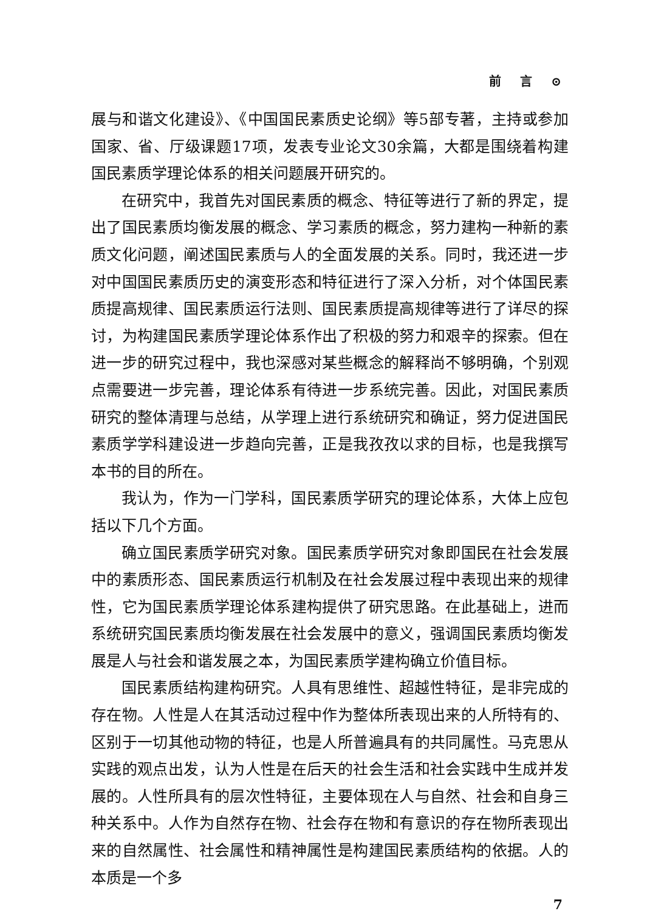前 言 ⊙
展与和谐文化建设》、《中国国民素质史论纲》等5部专著，主持或参加国家、省、厅级课题17项，发表专业论文30余篇，大都是围绕着构建国民素质学理论体系的相关问题展开研究的。
在研究中，我首先对国民素质的概念、特征等进行了新的界定，提出了国民素质均衡发展的概念、学习素质的概念，努力建构一种新的素质文化问题，阐述国民素质与人的全面发展的关系。同时，我还进一步对中国国民素质历史的演变形态和特征进行了深入分析，对个体国民素质提高规律、国民素质运行法则、国民素质提高规律等进行了详尽的探讨，为构建国民素质学理论体系作出了积极的努力和艰辛的探索。但在进一步的研究过程中，我也深感对某些概念的解释尚不够明确，个别观点需要进一步完善，理论体系有待进一步系统完善。因此，对国民素质研究的整体清理与总结，从学理上进行系统研究和确证，努力促进国民素质学学科建设进一步趋向完善，正是我孜孜以求的目标，也是我撰写本书的目的所在。
我认为，作为一门学科，国民素质学研究的理论体系，大体上应包括以下几个方面。
确立国民素质学研究对象。国民素质学研究对象即国民在社会发展中的素质形态、国民素质运行机制及在社会发展过程中表现出来的规律性，它为国民素质学理论体系建构提供了研究思路。在此基础上，进而系统研究国民素质均衡发展在社会发展中的意义，强调国民素质均衡发展是人与社会和谐发展之本，为国民素质学建构确立价值目标。
国民素质结构建构研究。人具有思维性、超越性特征，是非完成的存在物。人性是人在其活动过程中作为整体所表现出来的人所特有的、区别于一切其他动物的特征，也是人所普遍具有的共同属性。马克思从实践的观点出发，认为人性是在后天的社会生活和社会实践中生成并发展的。人性所具有的层次性特征，主要体现在人与自然、社会和自身三种关系中。人作为自然存在物、社会存在物和有意识的存在物所表现出来的自然属性、社会属性和精神属性是构建国民素质结构的依据。人的本质是一个多
7